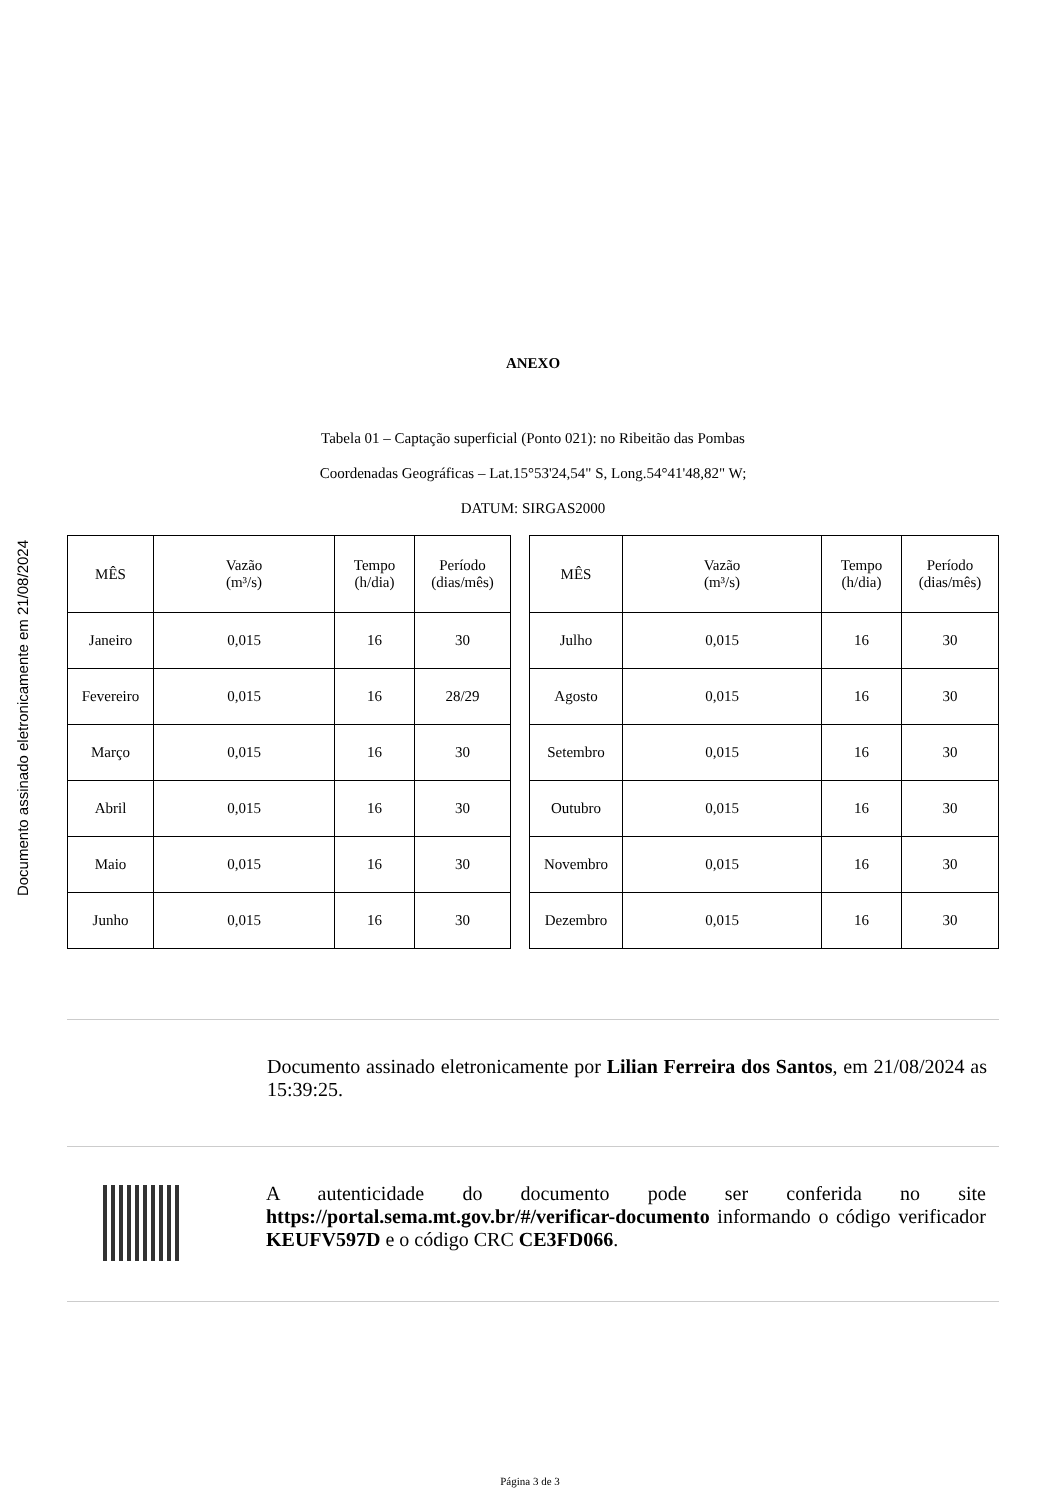Documento assinado eletronicamente em 21/08/2024
ANEXO
Tabela 01 – Captação superficial (Ponto 021): no Ribeitão das Pombas
Coordenadas Geográficas – Lat.15°53'24,54" S, Long.54°41'48,82" W;
DATUM: SIRGAS2000
| MÊS | Vazão (m³/s) | Tempo (h/dia) | Período (dias/mês) |
| --- | --- | --- | --- |
| Janeiro | 0,015 | 16 | 30 |
| Fevereiro | 0,015 | 16 | 28/29 |
| Março | 0,015 | 16 | 30 |
| Abril | 0,015 | 16 | 30 |
| Maio | 0,015 | 16 | 30 |
| Junho | 0,015 | 16 | 30 |
| MÊS | Vazão (m³/s) | Tempo (h/dia) | Período (dias/mês) |
| --- | --- | --- | --- |
| Julho | 0,015 | 16 | 30 |
| Agosto | 0,015 | 16 | 30 |
| Setembro | 0,015 | 16 | 30 |
| Outubro | 0,015 | 16 | 30 |
| Novembro | 0,015 | 16 | 30 |
| Dezembro | 0,015 | 16 | 30 |
Documento assinado eletronicamente por Lilian Ferreira dos Santos, em 21/08/2024 as 15:39:25.
A autenticidade do documento pode ser conferida no site https://portal.sema.mt.gov.br/#/verificar-documento informando o código verificador KEUFV597D e o código CRC CE3FD066.
Página 3 de 3